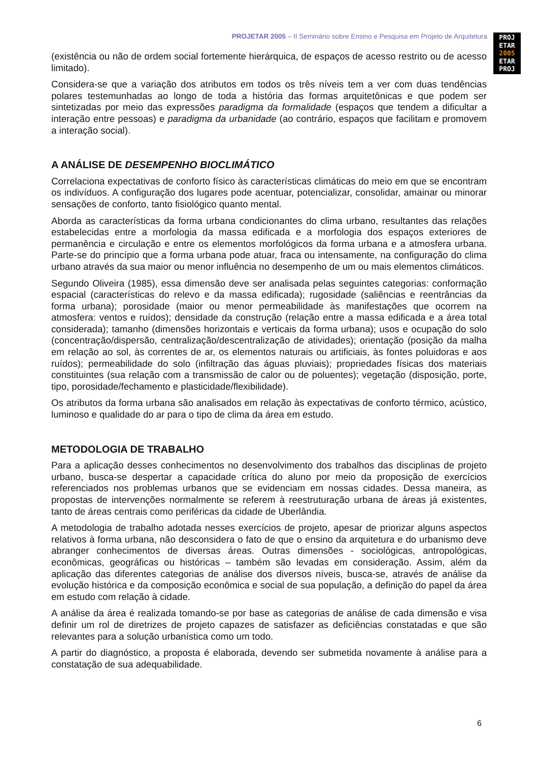PROJETAR 2005 – II Seminário sobre Ensino e Pesquisa em Projeto de Arquitetura
PROJ
ETAR
2005
ETAR
PROJ
(existência ou não de ordem social fortemente hierárquica, de espaços de acesso restrito ou de acesso limitado).
Considera-se que a variação dos atributos em todos os três níveis tem a ver com duas tendências polares testemunhadas ao longo de toda a história das formas arquitetônicas e que podem ser sintetizadas por meio das expressões paradigma da formalidade (espaços que tendem a dificultar a interação entre pessoas) e paradigma da urbanidade (ao contrário, espaços que facilitam e promovem a interação social).
A ANÁLISE DE DESEMPENHO BIOCLIMÁTICO
Correlaciona expectativas de conforto físico às características climáticas do meio em que se encontram os indivíduos. A configuração dos lugares pode acentuar, potencializar, consolidar, amainar ou minorar sensações de conforto, tanto fisiológico quanto mental.
Aborda as características da forma urbana condicionantes do clima urbano, resultantes das relações estabelecidas entre a morfologia da massa edificada e a morfologia dos espaços exteriores de permanência e circulação e entre os elementos morfológicos da forma urbana e a atmosfera urbana. Parte-se do princípio que a forma urbana pode atuar, fraca ou intensamente, na configuração do clima urbano através da sua maior ou menor influência no desempenho de um ou mais elementos climáticos.
Segundo Oliveira (1985), essa dimensão deve ser analisada pelas seguintes categorias: conformação espacial (características do relevo e da massa edificada); rugosidade (saliências e reentrâncias da forma urbana); porosidade (maior ou menor permeabilidade às manifestações que ocorrem na atmosfera: ventos e ruídos); densidade da construção (relação entre a massa edificada e a área total considerada); tamanho (dimensões horizontais e verticais da forma urbana); usos e ocupação do solo (concentração/dispersão, centralização/descentralização de atividades); orientação (posição da malha em relação ao sol, às correntes de ar, os elementos naturais ou artificiais, às fontes poluidoras e aos ruídos); permeabilidade do solo (infiltração das águas pluviais); propriedades físicas dos materiais constituintes (sua relação com a transmissão de calor ou de poluentes); vegetação (disposição, porte, tipo, porosidade/fechamento e plasticidade/flexibilidade).
Os atributos da forma urbana são analisados em relação às expectativas de conforto térmico, acústico, luminoso e qualidade do ar para o tipo de clima da área em estudo.
METODOLOGIA DE TRABALHO
Para a aplicação desses conhecimentos no desenvolvimento dos trabalhos das disciplinas de projeto urbano, busca-se despertar a capacidade crítica do aluno por meio da proposição de exercícios referenciados nos problemas urbanos que se evidenciam em nossas cidades. Dessa maneira, as propostas de intervenções normalmente se referem à reestruturação urbana de áreas já existentes, tanto de áreas centrais como periféricas da cidade de Uberlândia.
A metodologia de trabalho adotada nesses exercícios de projeto, apesar de priorizar alguns aspectos relativos à forma urbana, não desconsidera o fato de que o ensino da arquitetura e do urbanismo deve abranger conhecimentos de diversas áreas. Outras dimensões - sociológicas, antropológicas, econômicas, geográficas ou históricas – também são levadas em consideração. Assim, além da aplicação das diferentes categorias de análise dos diversos níveis, busca-se, através de análise da evolução histórica e da composição econômica e social de sua população, a definição do papel da área em estudo com relação à cidade.
A análise da área é realizada tomando-se por base as categorias de análise de cada dimensão e visa definir um rol de diretrizes de projeto capazes de satisfazer as deficiências constatadas e que são relevantes para a solução urbanística como um todo.
A partir do diagnóstico, a proposta é elaborada, devendo ser submetida novamente à análise para a constatação de sua adequabilidade.
6